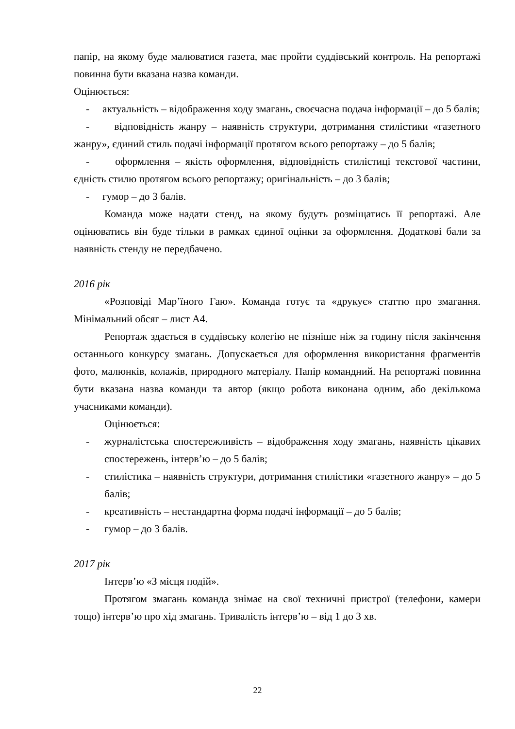папір, на якому буде малюватися газета, має пройти суддівський контроль. На репортажі повинна бути вказана назва команди.
Оцінюється:
- актуальність – відображення ходу змагань, своєчасна подача інформації – до 5 балів;
- відповідність жанру – наявність структури, дотримання стилістики «газетного жанру», єдиний стиль подачі інформації протягом всього репортажу – до 5 балів;
- оформлення – якість оформлення, відповідність стилістиці текстової частини, єдність стилю протягом всього репортажу; оригінальність – до 3 балів;
- гумор – до 3 балів.
Команда може надати стенд, на якому будуть розміщатись її репортажі. Але оцінюватись він буде тільки в рамках єдиної оцінки за оформлення. Додаткові бали за наявність стенду не передбачено.
2016 рік
«Розповіді Мар’їного Гаю». Команда готує та «друкує» статтю про змагання. Мінімальний обсяг – лист А4.
Репортаж здається в суддівську колегію не пізніше ніж за годину після закінчення останнього конкурсу змагань. Допускається для оформлення використання фрагментів фото, малюнків, колажів, природного матеріалу. Папір командний. На репортажі повинна бути вказана назва команди та автор (якщо робота виконана одним, або декількома учасниками команди).
Оцінюється:
- журналістська спостережливість – відображення ходу змагань, наявність цікавих спостережень, інтерв’ю – до 5 балів;
- стилістика – наявність структури, дотримання стилістики «газетного жанру» – до 5 балів;
- креативність – нестандартна форма подачі інформації – до 5 балів;
- гумор – до 3 балів.
2017 рік
Інтерв’ю «З місця подій».
Протягом змагань команда знімає на свої техничні пристрої (телефони, камери тощо) інтерв’ю про хід змагань. Тривалість інтерв’ю – від 1 до 3 хв.
22